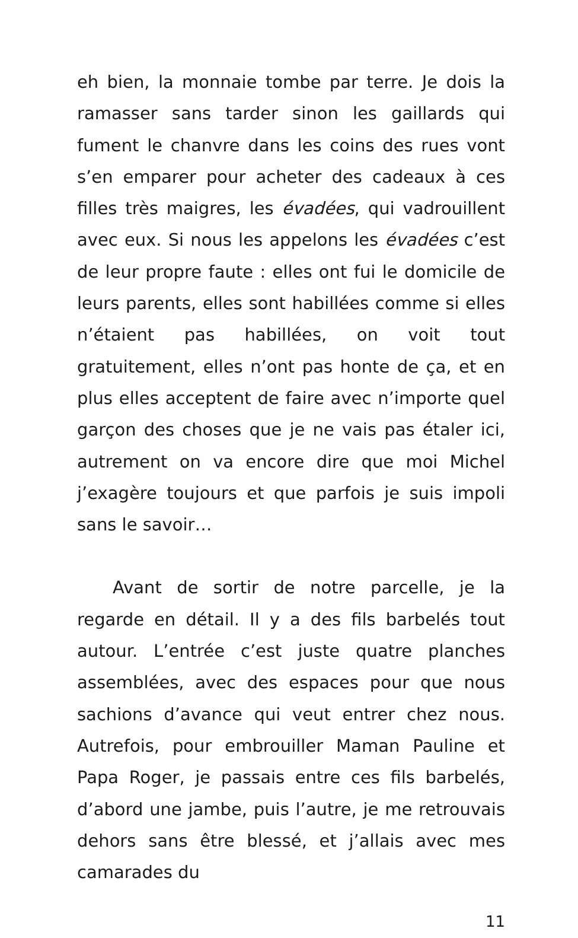eh bien, la monnaie tombe par terre. Je dois la ramasser sans tarder sinon les gaillards qui fument le chanvre dans les coins des rues vont s’en emparer pour acheter des cadeaux à ces filles très maigres, les évadées, qui vadrouillent avec eux. Si nous les appelons les évadées c’est de leur propre faute : elles ont fui le domicile de leurs parents, elles sont habillées comme si elles n’étaient pas habillées, on voit tout gratuitement, elles n’ont pas honte de ça, et en plus elles acceptent de faire avec n’importe quel garçon des choses que je ne vais pas étaler ici, autrement on va encore dire que moi Michel j’exagère toujours et que parfois je suis impoli sans le savoir…
Avant de sortir de notre parcelle, je la regarde en détail. Il y a des fils barbelés tout autour. L’entrée c’est juste quatre planches assemblées, avec des espaces pour que nous sachions d’avance qui veut entrer chez nous. Autrefois, pour embrouiller Maman Pauline et Papa Roger, je passais entre ces fils barbelés, d’abord une jambe, puis l’autre, je me retrouvais dehors sans être blessé, et j’allais avec mes camarades du
11